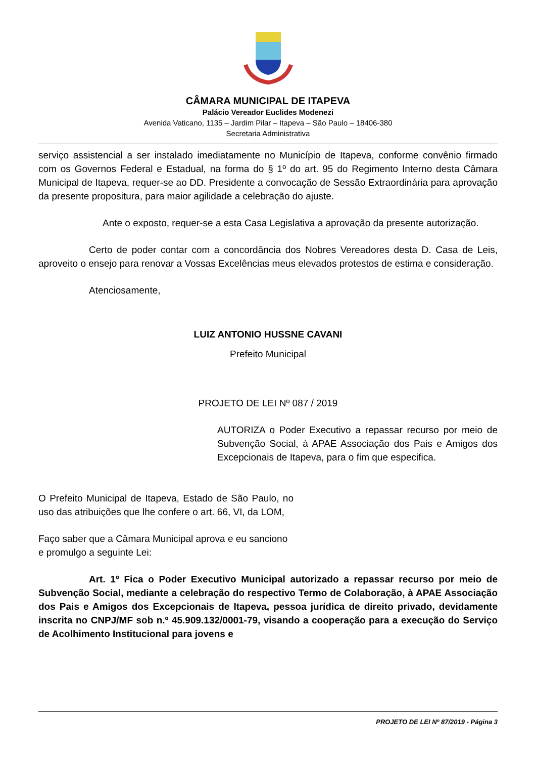CÂMARA MUNICIPAL DE ITAPEVA
Palácio Vereador Euclides Modenezi
Avenida Vaticano, 1135 – Jardim Pilar – Itapeva – São Paulo – 18406-380
Secretaria Administrativa
serviço assistencial a ser instalado imediatamente no Município de Itapeva, conforme convênio firmado com os Governos Federal e Estadual, na forma do § 1º do art. 95 do Regimento Interno desta Câmara Municipal de Itapeva, requer-se ao DD. Presidente a convocação de Sessão Extraordinária para aprovação da presente propositura, para maior agilidade a celebração do ajuste.
Ante o exposto, requer-se a esta Casa Legislativa a aprovação da presente autorização.
Certo de poder contar com a concordância dos Nobres Vereadores desta D. Casa de Leis, aproveito o ensejo para renovar a Vossas Excelências meus elevados protestos de estima e consideração.
Atenciosamente,
LUIZ ANTONIO HUSSNE CAVANI
Prefeito Municipal
PROJETO DE LEI Nº 087 / 2019
AUTORIZA o Poder Executivo a repassar recurso por meio de Subvenção Social, à APAE Associação dos Pais e Amigos dos Excepcionais de Itapeva, para o fim que especifica.
O Prefeito Municipal de Itapeva, Estado de São Paulo, no uso das atribuições que lhe confere o art. 66, VI, da LOM,
Faço saber que a Câmara Municipal aprova e eu sanciono e promulgo a seguinte Lei:
Art. 1º Fica o Poder Executivo Municipal autorizado a repassar recurso por meio de Subvenção Social, mediante a celebração do respectivo Termo de Colaboração, à APAE Associação dos Pais e Amigos dos Excepcionais de Itapeva, pessoa jurídica de direito privado, devidamente inscrita no CNPJ/MF sob n.º 45.909.132/0001-79, visando a cooperação para a execução do Serviço de Acolhimento Institucional para jovens e
PROJETO DE LEI Nº 87/2019 - Página 3